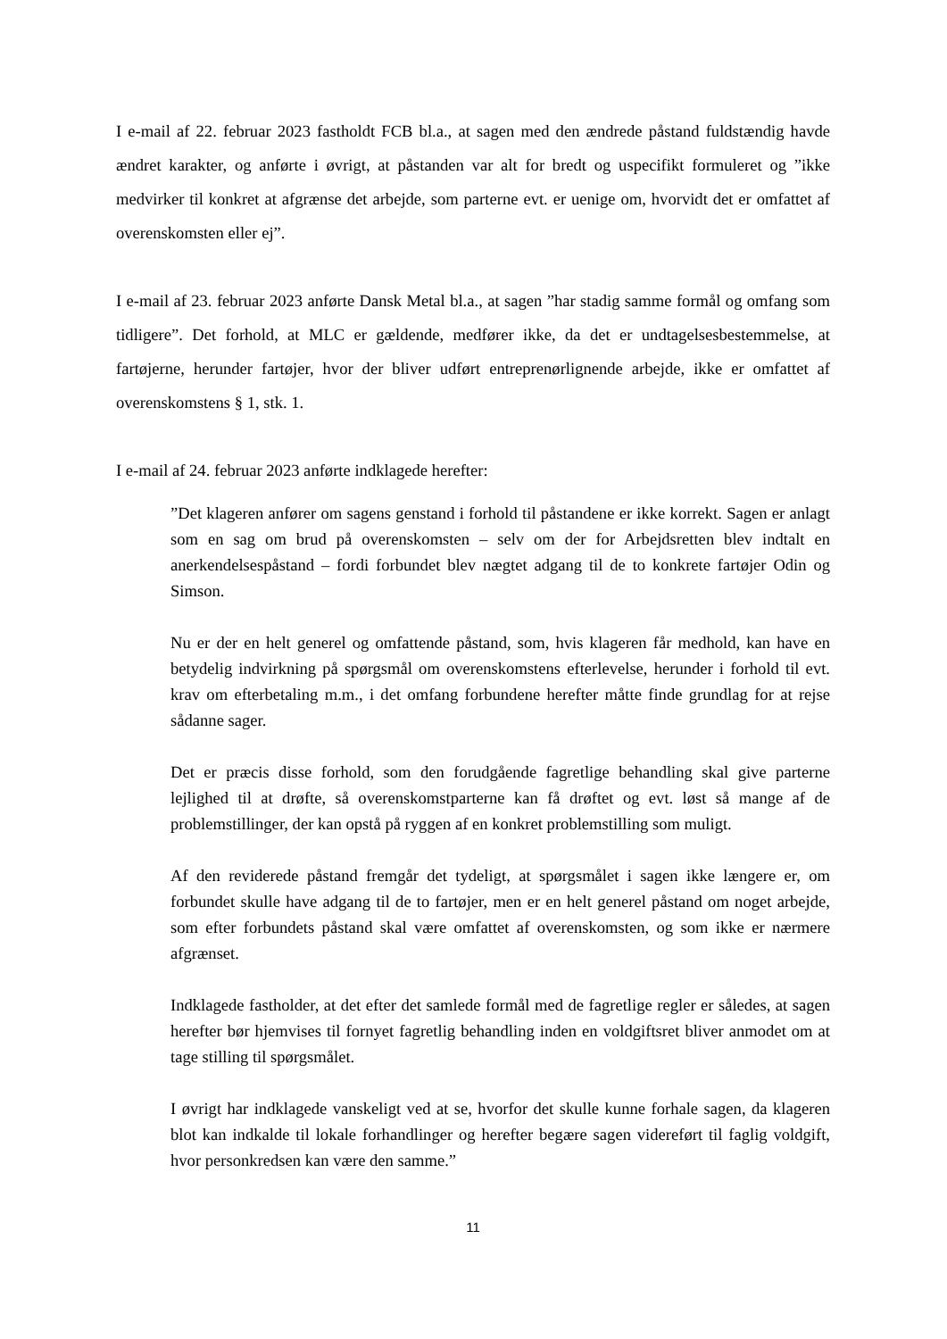I e-mail af 22. februar 2023 fastholdt FCB bl.a., at sagen med den ændrede påstand fuldstændig havde ændret karakter, og anførte i øvrigt, at påstanden var alt for bredt og uspecifikt formuleret og ”ikke medvirker til konkret at afgrænse det arbejde, som parterne evt. er uenige om, hvorvidt det er omfattet af overenskomsten eller ej”.
I e-mail af 23. februar 2023 anførte Dansk Metal bl.a., at sagen ”har stadig samme formål og omfang som tidligere”. Det forhold, at MLC er gældende, medfører ikke, da det er undtagelsesbestemmelse, at fartøjerne, herunder fartøjer, hvor der bliver udført entreprenørlignende arbejde, ikke er omfattet af overenskomstens § 1, stk. 1.
I e-mail af 24. februar 2023 anførte indklagede herefter:
”Det klageren anfører om sagens genstand i forhold til påstandene er ikke korrekt. Sagen er anlagt som en sag om brud på overenskomsten – selv om der for Arbejdsretten blev indtalt en anerkendelsespåstand – fordi forbundet blev nægtet adgang til de to konkrete fartøjer Odin og Simson.
Nu er der en helt generel og omfattende påstand, som, hvis klageren får medhold, kan have en betydelig indvirkning på spørgsmål om overenskomstens efterlevelse, herunder i forhold til evt. krav om efterbetaling m.m., i det omfang forbundene herefter måtte finde grundlag for at rejse sådanne sager.
Det er præcis disse forhold, som den forudgående fagretlige behandling skal give parterne lejlighed til at drøfte, så overenskomstparterne kan få drøftet og evt. løst så mange af de problemstillinger, der kan opstå på ryggen af en konkret problemstilling som muligt.
Af den reviderede påstand fremgår det tydeligt, at spørgsmålet i sagen ikke længere er, om forbundet skulle have adgang til de to fartøjer, men er en helt generel påstand om noget arbejde, som efter forbundets påstand skal være omfattet af overenskomsten, og som ikke er nærmere afgrænset.
Indklagede fastholder, at det efter det samlede formål med de fagretlige regler er således, at sagen herefter bør hjemvises til fornyet fagretlig behandling inden en voldgiftsret bliver anmodet om at tage stilling til spørgsmålet.
I øvrigt har indklagede vanskeligt ved at se, hvorfor det skulle kunne forhale sagen, da klageren blot kan indkalde til lokale forhandlinger og herefter begære sagen videreført til faglig voldgift, hvor personkredsen kan være den samme.”
11